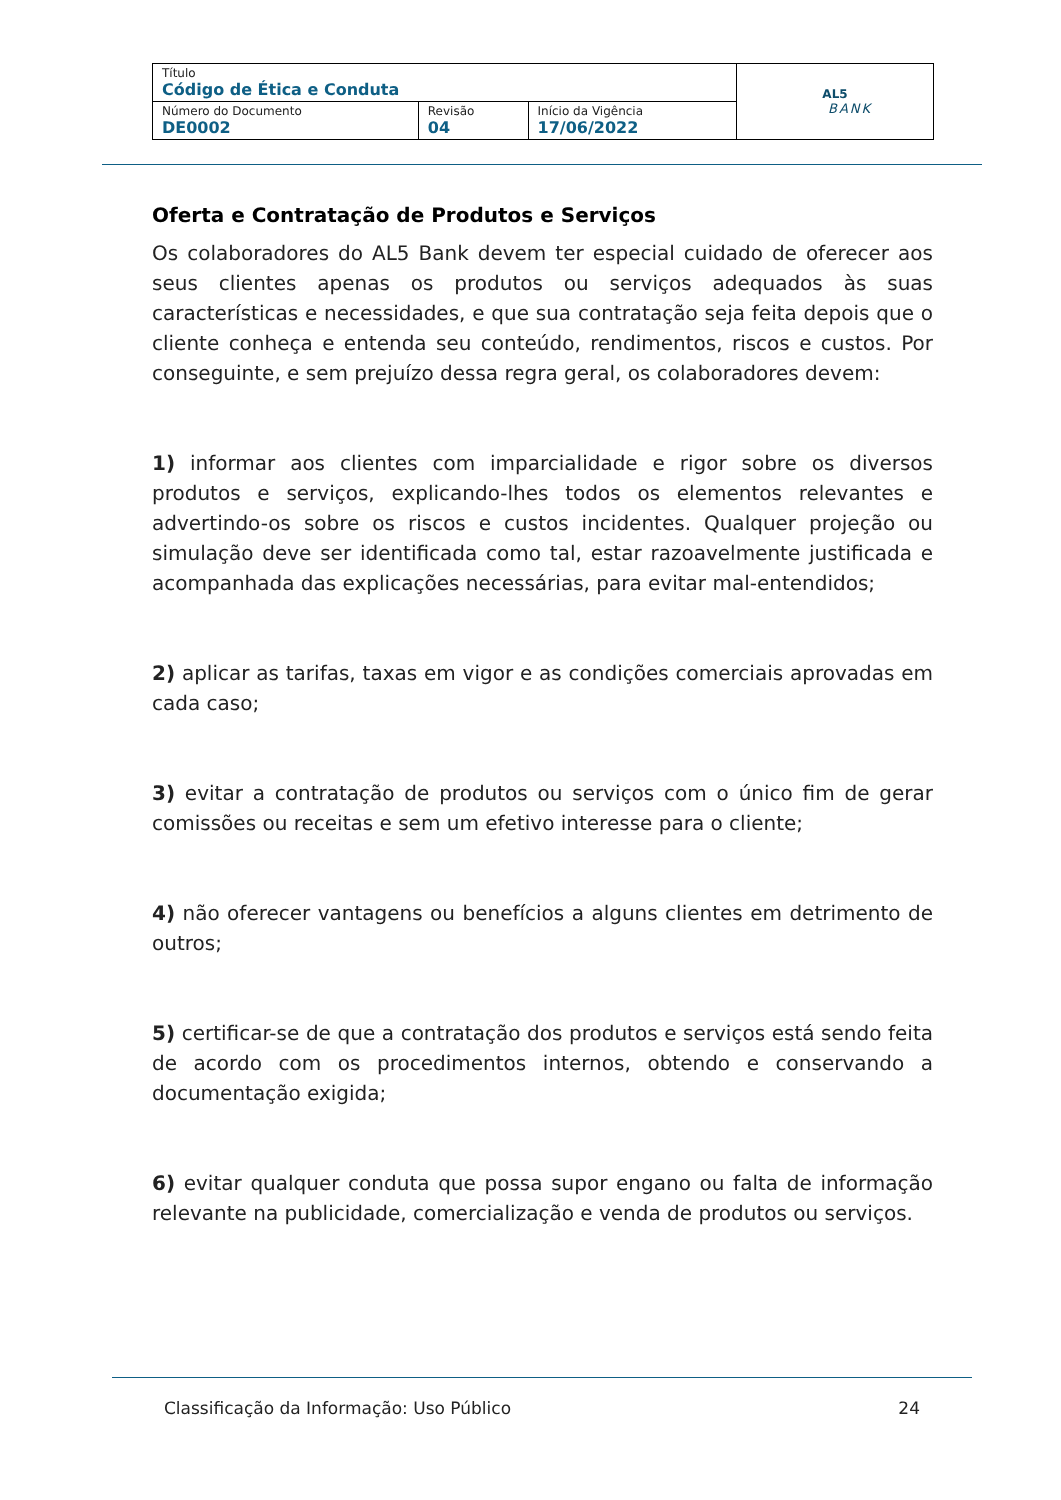| Título Código de Ética e Conduta | | | AL5 BANK |
| Número do Documento DE0002 | Revisão 04 | Início da Vigência 17/06/2022 | |
Oferta e Contratação de Produtos e Serviços
Os colaboradores do AL5 Bank devem ter especial cuidado de oferecer aos seus clientes apenas os produtos ou serviços adequados às suas características e necessidades, e que sua contratação seja feita depois que o cliente conheça e entenda seu conteúdo, rendimentos, riscos e custos. Por conseguinte, e sem prejuízo dessa regra geral, os colaboradores devem:
1) informar aos clientes com imparcialidade e rigor sobre os diversos produtos e serviços, explicando-lhes todos os elementos relevantes e advertindo-os sobre os riscos e custos incidentes. Qualquer projeção ou simulação deve ser identificada como tal, estar razoavelmente justificada e acompanhada das explicações necessárias, para evitar mal-entendidos;
2) aplicar as tarifas, taxas em vigor e as condições comerciais aprovadas em cada caso;
3) evitar a contratação de produtos ou serviços com o único fim de gerar comissões ou receitas e sem um efetivo interesse para o cliente;
4) não oferecer vantagens ou benefícios a alguns clientes em detrimento de outros;
5) certificar-se de que a contratação dos produtos e serviços está sendo feita de acordo com os procedimentos internos, obtendo e conservando a documentação exigida;
6) evitar qualquer conduta que possa supor engano ou falta de informação relevante na publicidade, comercialização e venda de produtos ou serviços.
Classificação da Informação: Uso Público 24